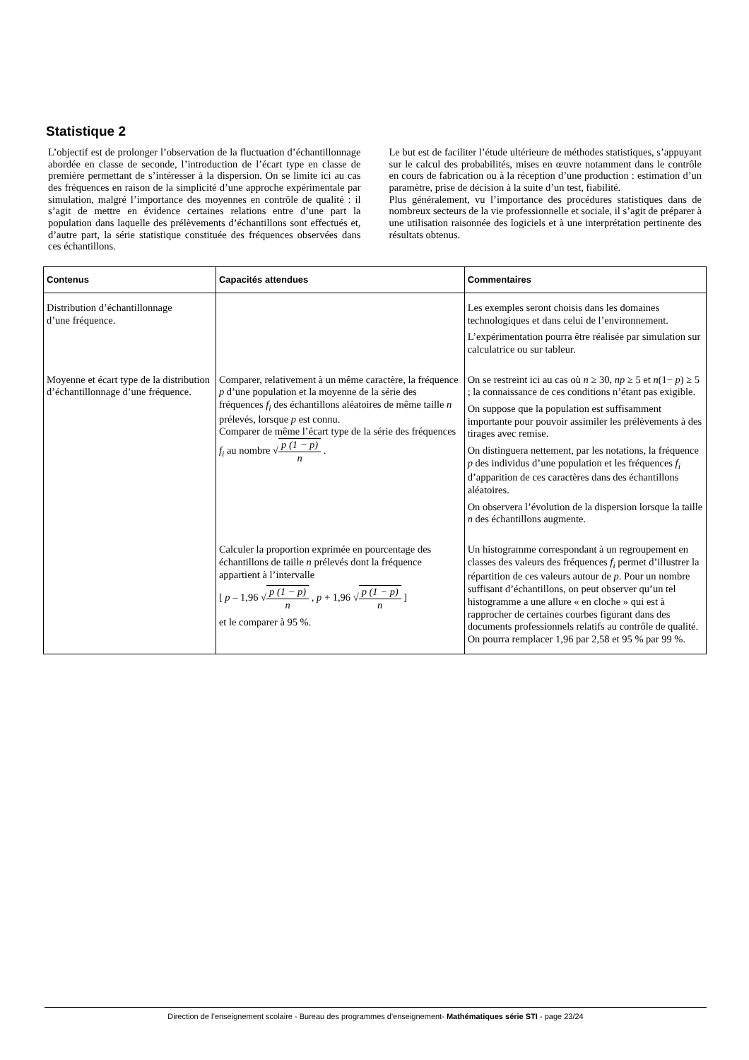Statistique 2
L’objectif est de prolonger l’observation de la fluctuation d’échantillonnage abordée en classe de seconde, l’introduction de l’écart type en classe de première permettant de s’intéresser à la dispersion. On se limite ici au cas des fréquences en raison de la simplicité d’une approche expérimentale par simulation, malgré l’importance des moyennes en contrôle de qualité : il s’agit de mettre en évidence certaines relations entre d’une part la population dans laquelle des prélèvements d’échantillons sont effectués et, d’autre part, la série statistique constituée des fréquences observées dans ces échantillons.
Le but est de faciliter l’étude ultérieure de méthodes statistiques, s’appuyant sur le calcul des probabilités, mises en œuvre notamment dans le contrôle en cours de fabrication ou à la réception d’une production : estimation d’un paramètre, prise de décision à la suite d’un test, fiabilité.
Plus généralement, vu l’importance des procédures statistiques dans de nombreux secteurs de la vie professionnelle et sociale, il s’agit de préparer à une utilisation raisonnée des logiciels et à une interprétation pertinente des résultats obtenus.
| Contenus | Capacités attendues | Commentaires |
| --- | --- | --- |
| Distribution d’échantillonnage d’une fréquence. | | Les exemples seront choisis dans les domaines technologiques et dans celui de l’environnement. L’expérimentation pourra être réalisée par simulation sur calculatrice ou sur tableur. |
| Moyenne et écart type de la distribution d’échantillonnage d’une fréquence. | Comparer, relativement à un même caractère, la fréquence p d’une population et la moyenne de la série des fréquences f<sub>i</sub> des échantillons aléatoires de même taille n prélevés, lorsque p est connu. Comparer de même l’écart type de la série des fréquences f<sub>i</sub> au nombre √ p (1 − p) n . | On se restreint ici au cas où n ≥ 30, np ≥ 5 et n (1− p ) ≥ 5 ; la connaissance de ces conditions n’étant pas exigible. On suppose que la population est suffisamment importante pour pouvoir assimiler les prélèvements à des tirages avec remise. On distinguera nettement, par les notations, la fréquence p des individus d’une population et les fréquences f<sub>i</sub> d’apparition de ces caractères dans des échantillons aléatoires. On observera l’évolution de la dispersion lorsque la taille n des échantillons augmente. |
| | Calculer la proportion exprimée en pourcentage des échantillons de taille n prélevés dont la fréquence appartient à l’intervalle [ p – 1,96 √ p (1 − p) n , p + 1,96 √ p (1 − p) n ] et le comparer à 95 %. | Un histogramme correspondant à un regroupement en classes des valeurs des fréquences f<sub>i</sub> permet d’illustrer la répartition de ces valeurs autour de p . Pour un nombre suffisant d’échantillons, on peut observer qu’un tel histogramme a une allure « en cloche » qui est à rapprocher de certaines courbes figurant dans des documents professionnels relatifs au contrôle de qualité. On pourra remplacer 1,96 par 2,58 et 95 % par 99 %. |
Direction de l’enseignement scolaire - Bureau des programmes d'enseignement- Mathématiques série STI - page 23/24